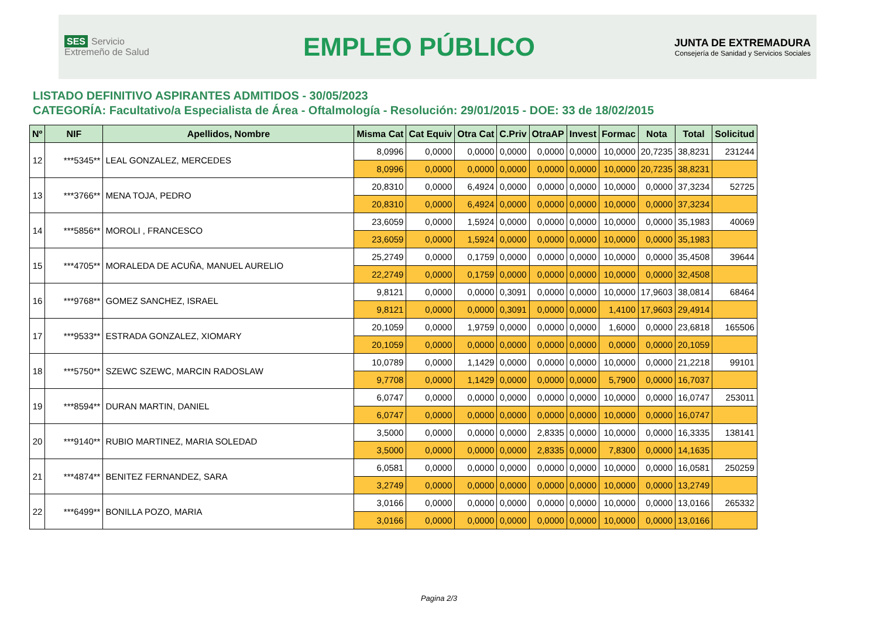SES Servicio Extremeño de Salud
EMPLEO PÚBLICO
JUNTA DE EXTREMADURA
Consejería de Sanidad y Servicios Sociales
LISTADO DEFINITIVO ASPIRANTES ADMITIDOS - 30/05/2023
CATEGORÍA: Facultativo/a Especialista de Área - Oftalmología - Resolución: 29/01/2015 - DOE: 33 de 18/02/2015
| Nº | NIF | Apellidos, Nombre | Misma Cat | Cat Equiv | Otra Cat | C.Priv | OtraAP | Invest | Formac | Nota | Total | Solicitud |
| --- | --- | --- | --- | --- | --- | --- | --- | --- | --- | --- | --- | --- |
| 12 | ***5345** | LEAL GONZALEZ, MERCEDES | 8,0996 | 0,0000 | 0,0000 | 0,0000 | 0,0000 | 0,0000 | 10,0000 | 20,7235 | 38,8231 | 231244 |
| | | | 8,0996 | 0,0000 | 0,0000 | 0,0000 | 0,0000 | 0,0000 | 10,0000 | 20,7235 | 38,8231 | |
| 13 | ***3766** | MENA TOJA, PEDRO | 20,8310 | 0,0000 | 6,4924 | 0,0000 | 0,0000 | 0,0000 | 10,0000 | 0,0000 | 37,3234 | 52725 |
| | | | 20,8310 | 0,0000 | 6,4924 | 0,0000 | 0,0000 | 0,0000 | 10,0000 | 0,0000 | 37,3234 | |
| 14 | ***5856** | MOROLI , FRANCESCO | 23,6059 | 0,0000 | 1,5924 | 0,0000 | 0,0000 | 0,0000 | 10,0000 | 0,0000 | 35,1983 | 40069 |
| | | | 23,6059 | 0,0000 | 1,5924 | 0,0000 | 0,0000 | 0,0000 | 10,0000 | 0,0000 | 35,1983 | |
| 15 | ***4705** | MORALEDA DE ACUÑA, MANUEL AURELIO | 25,2749 | 0,0000 | 0,1759 | 0,0000 | 0,0000 | 0,0000 | 10,0000 | 0,0000 | 35,4508 | 39644 |
| | | | 22,2749 | 0,0000 | 0,1759 | 0,0000 | 0,0000 | 0,0000 | 10,0000 | 0,0000 | 32,4508 | |
| 16 | ***9768** | GOMEZ SANCHEZ, ISRAEL | 9,8121 | 0,0000 | 0,0000 | 0,3091 | 0,0000 | 0,0000 | 10,0000 | 17,9603 | 38,0814 | 68464 |
| | | | 9,8121 | 0,0000 | 0,0000 | 0,3091 | 0,0000 | 0,0000 | 1,4100 | 17,9603 | 29,4914 | |
| 17 | ***9533** | ESTRADA GONZALEZ, XIOMARY | 20,1059 | 0,0000 | 1,9759 | 0,0000 | 0,0000 | 0,0000 | 1,6000 | 0,0000 | 23,6818 | 165506 |
| | | | 20,1059 | 0,0000 | 0,0000 | 0,0000 | 0,0000 | 0,0000 | 0,0000 | 0,0000 | 20,1059 | |
| 18 | ***5750** | SZEWC SZEWC, MARCIN RADOSLAW | 10,0789 | 0,0000 | 1,1429 | 0,0000 | 0,0000 | 0,0000 | 10,0000 | 0,0000 | 21,2218 | 99101 |
| | | | 9,7708 | 0,0000 | 1,1429 | 0,0000 | 0,0000 | 0,0000 | 5,7900 | 0,0000 | 16,7037 | |
| 19 | ***8594** | DURAN MARTIN, DANIEL | 6,0747 | 0,0000 | 0,0000 | 0,0000 | 0,0000 | 0,0000 | 10,0000 | 0,0000 | 16,0747 | 253011 |
| | | | 6,0747 | 0,0000 | 0,0000 | 0,0000 | 0,0000 | 0,0000 | 10,0000 | 0,0000 | 16,0747 | |
| 20 | ***9140** | RUBIO MARTINEZ, MARIA SOLEDAD | 3,5000 | 0,0000 | 0,0000 | 0,0000 | 2,8335 | 0,0000 | 10,0000 | 0,0000 | 16,3335 | 138141 |
| | | | 3,5000 | 0,0000 | 0,0000 | 0,0000 | 2,8335 | 0,0000 | 7,8300 | 0,0000 | 14,1635 | |
| 21 | ***4874** | BENITEZ FERNANDEZ, SARA | 6,0581 | 0,0000 | 0,0000 | 0,0000 | 0,0000 | 0,0000 | 10,0000 | 0,0000 | 16,0581 | 250259 |
| | | | 3,2749 | 0,0000 | 0,0000 | 0,0000 | 0,0000 | 0,0000 | 10,0000 | 0,0000 | 13,2749 | |
| 22 | ***6499** | BONILLA POZO, MARIA | 3,0166 | 0,0000 | 0,0000 | 0,0000 | 0,0000 | 0,0000 | 10,0000 | 0,0000 | 13,0166 | 265332 |
| | | | 3,0166 | 0,0000 | 0,0000 | 0,0000 | 0,0000 | 0,0000 | 10,0000 | 0,0000 | 13,0166 | |
Pagina 2/3